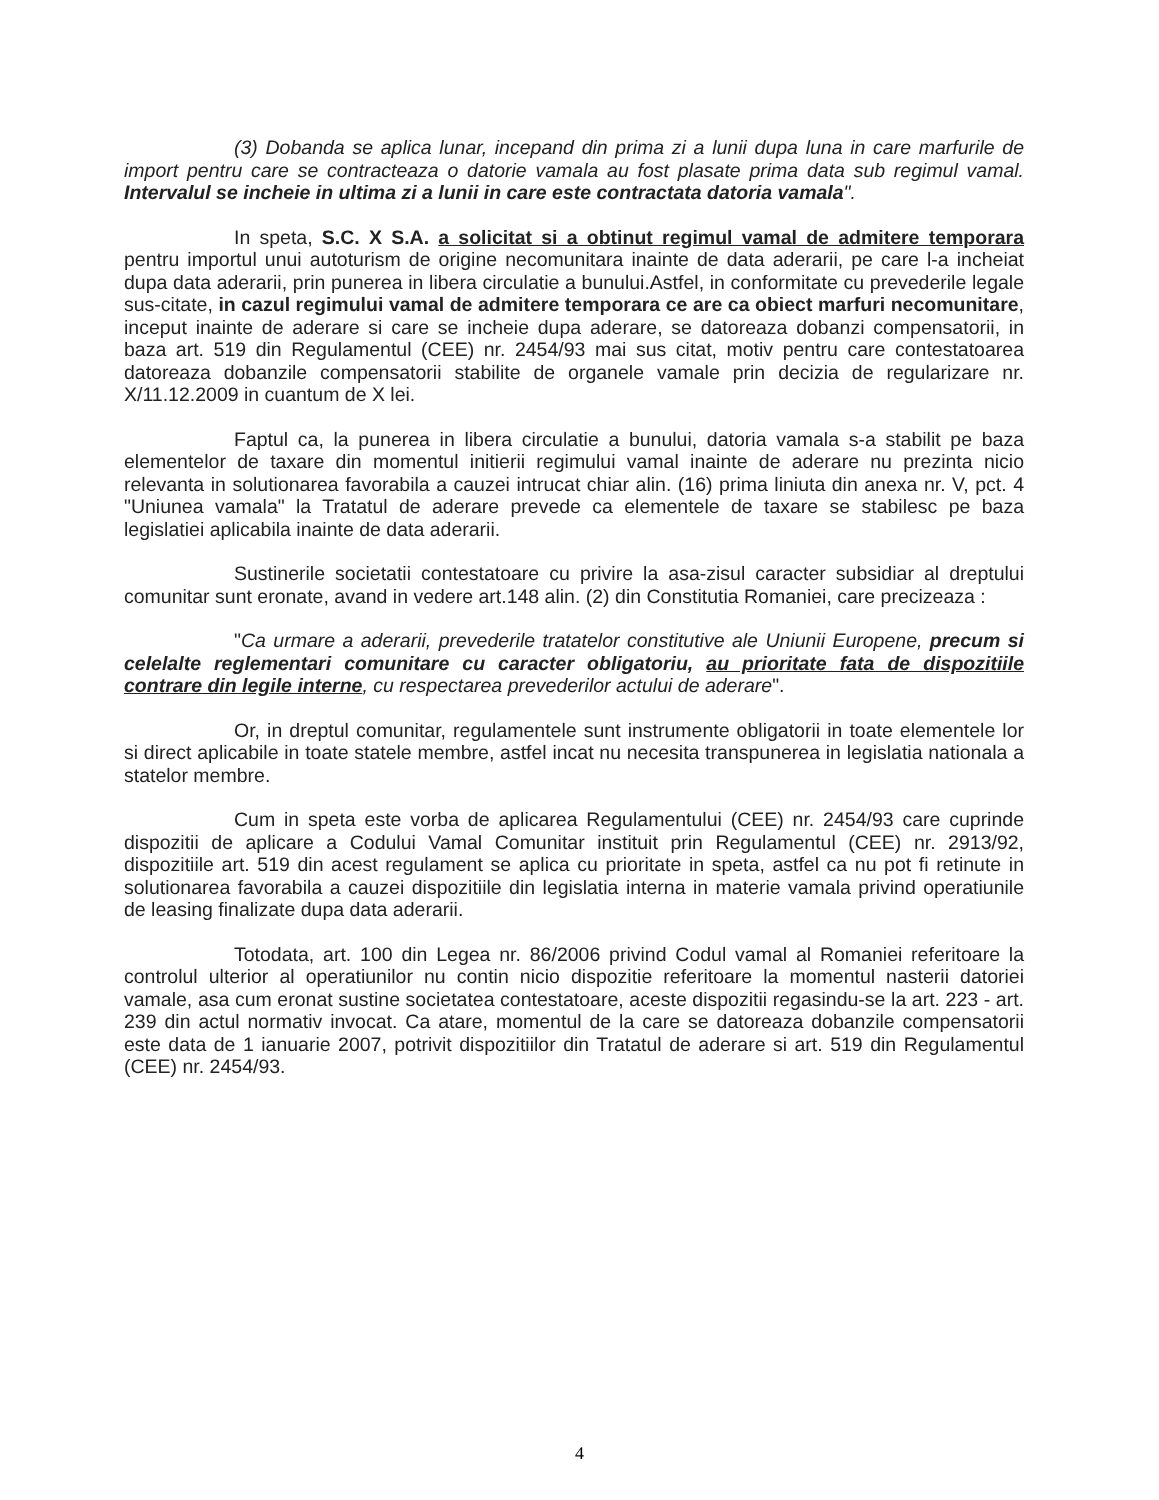(3) Dobanda se aplica lunar, incepand din prima zi a lunii dupa luna in care marfurile de import pentru care se contracteaza o datorie vamala au fost plasate prima data sub regimul vamal. Intervalul se incheie in ultima zi a lunii in care este contractata datoria vamala".
In speta, S.C. X S.A. a solicitat si a obtinut regimul vamal de admitere temporara pentru importul unui autoturism de origine necomunitara inainte de data aderarii, pe care l-a incheiat dupa data aderarii, prin punerea in libera circulatie a bunului.Astfel, in conformitate cu prevederile legale sus-citate, in cazul regimului vamal de admitere temporara ce are ca obiect marfuri necomunitare, inceput inainte de aderare si care se incheie dupa aderare, se datoreaza dobanzi compensatorii, in baza art. 519 din Regulamentul (CEE) nr. 2454/93 mai sus citat, motiv pentru care contestatoarea datoreaza dobanzile compensatorii stabilite de organele vamale prin decizia de regularizare nr. X/11.12.2009 in cuantum de X lei.
Faptul ca, la punerea in libera circulatie a bunului, datoria vamala s-a stabilit pe baza elementelor de taxare din momentul initierii regimului vamal inainte de aderare nu prezinta nicio relevanta in solutionarea favorabila a cauzei intrucat chiar alin. (16) prima liniuta din anexa nr. V, pct. 4 "Uniunea vamala" la Tratatul de aderare prevede ca elementele de taxare se stabilesc pe baza legislatiei aplicabila inainte de data aderarii.
Sustinerile societatii contestatoare cu privire la asa-zisul caracter subsidiar al dreptului comunitar sunt eronate, avand in vedere art.148 alin. (2) din Constitutia Romaniei, care precizeaza :
"Ca urmare a aderarii, prevederile tratatelor constitutive ale Uniunii Europene, precum si celelalte reglementari comunitare cu caracter obligatoriu, au prioritate fata de dispozitiile contrare din legile interne, cu respectarea prevederilor actului de aderare".
Or, in dreptul comunitar, regulamentele sunt instrumente obligatorii in toate elementele lor si direct aplicabile in toate statele membre, astfel incat nu necesita transpunerea in legislatia nationala a statelor membre.
Cum in speta este vorba de aplicarea Regulamentului (CEE) nr. 2454/93 care cuprinde dispozitii de aplicare a Codului Vamal Comunitar instituit prin Regulamentul (CEE) nr. 2913/92, dispozitiile art. 519 din acest regulament se aplica cu prioritate in speta, astfel ca nu pot fi retinute in solutionarea favorabila a cauzei dispozitiile din legislatia interna in materie vamala privind operatiunile de leasing finalizate dupa data aderarii.
Totodata, art. 100 din Legea nr. 86/2006 privind Codul vamal al Romaniei referitoare la controlul ulterior al operatiunilor nu contin nicio dispozitie referitoare la momentul nasterii datoriei vamale, asa cum eronat sustine societatea contestatoare, aceste dispozitii regasindu-se la art. 223 - art. 239 din actul normativ invocat. Ca atare, momentul de la care se datoreaza dobanzile compensatorii este data de 1 ianuarie 2007, potrivit dispozitiilor din Tratatul de aderare si art. 519 din Regulamentul (CEE) nr. 2454/93.
4